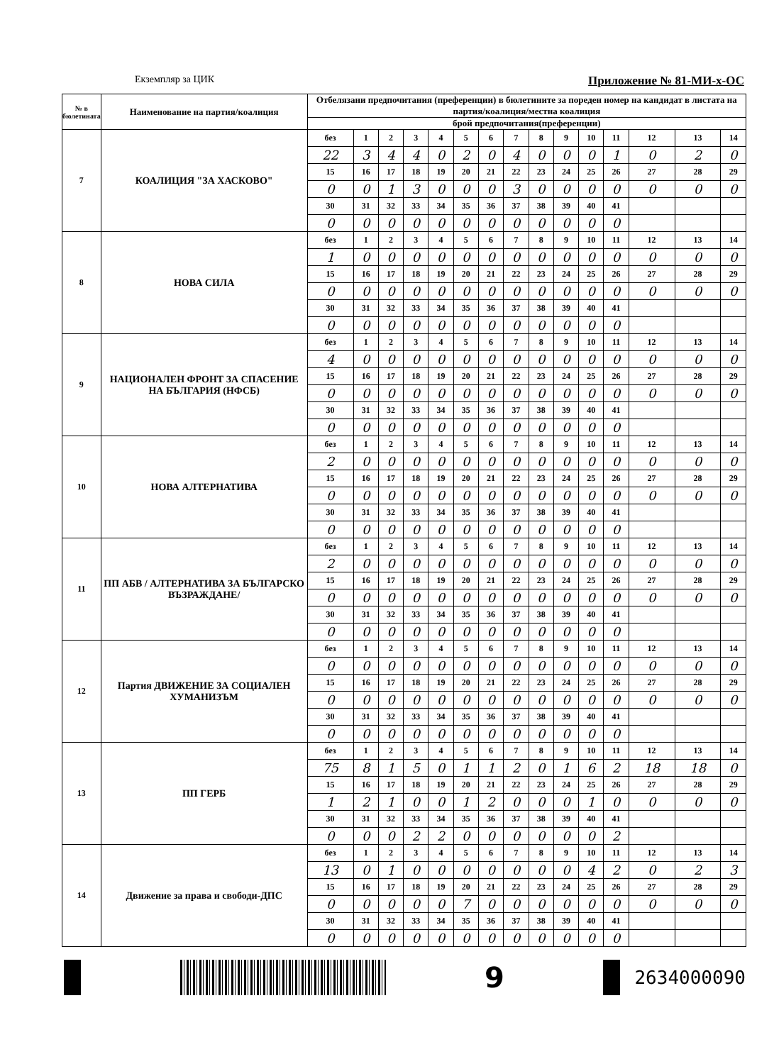Екземпляр за ЦИК Приложение № 81-МИ-х-ОС
| № в бюлетината | Наименование на партия/коалиция | Отбелязани предпочитания (преференции) в бюлетините за пореден номер на кандидат в листата на партия/коалиция/местна коалиция | | | | | | | | | | | | | | |
| --- | --- | --- | --- | --- | --- | --- | --- | --- | --- | --- | --- | --- | --- | --- | --- | --- |
| | | брой предпочитания(преференции) | | | | | | | | | | | | | | |
| 7 | КОАЛИЦИЯ "ЗА ХАСКОВО" | без | 1 | 2 | 3 | 4 | 5 | 6 | 7 | 8 | 9 | 10 | 11 | 12 | 13 | 14 |
| | | 22 | 3 | 4 | 4 | 0 | 2 | 0 | 4 | 0 | 0 | 0 | 1 | 0 | 2 | 0 |
| | | 15 | 16 | 17 | 18 | 19 | 20 | 21 | 22 | 23 | 24 | 25 | 26 | 27 | 28 | 29 |
| | | 0 | 0 | 1 | 3 | 0 | 0 | 0 | 3 | 0 | 0 | 0 | 0 | 0 | 0 | 0 |
| | | 30 | 31 | 32 | 33 | 34 | 35 | 36 | 37 | 38 | 39 | 40 | 41 | | | |
| | | 0 | 0 | 0 | 0 | 0 | 0 | 0 | 0 | 0 | 0 | 0 | 0 | | | |
| 8 | НОВА СИЛА | без | 1 | 2 | 3 | 4 | 5 | 6 | 7 | 8 | 9 | 10 | 11 | 12 | 13 | 14 |
| | | 1 | 0 | 0 | 0 | 0 | 0 | 0 | 0 | 0 | 0 | 0 | 0 | 0 | 0 | 0 |
| | | 15 | 16 | 17 | 18 | 19 | 20 | 21 | 22 | 23 | 24 | 25 | 26 | 27 | 28 | 29 |
| | | 0 | 0 | 0 | 0 | 0 | 0 | 0 | 0 | 0 | 0 | 0 | 0 | 0 | 0 | 0 |
| | | 30 | 31 | 32 | 33 | 34 | 35 | 36 | 37 | 38 | 39 | 40 | 41 | | | |
| | | 0 | 0 | 0 | 0 | 0 | 0 | 0 | 0 | 0 | 0 | 0 | 0 | | | |
| 9 | НАЦИОНАЛЕН ФРОНТ ЗА СПАСЕНИЕ НА БЪЛГАРИЯ (НФСБ) | без | 1 | 2 | 3 | 4 | 5 | 6 | 7 | 8 | 9 | 10 | 11 | 12 | 13 | 14 |
| | | 4 | 0 | 0 | 0 | 0 | 0 | 0 | 0 | 0 | 0 | 0 | 0 | 0 | 0 | 0 |
| | | 15 | 16 | 17 | 18 | 19 | 20 | 21 | 22 | 23 | 24 | 25 | 26 | 27 | 28 | 29 |
| | | 0 | 0 | 0 | 0 | 0 | 0 | 0 | 0 | 0 | 0 | 0 | 0 | 0 | 0 | 0 |
| | | 30 | 31 | 32 | 33 | 34 | 35 | 36 | 37 | 38 | 39 | 40 | 41 | | | |
| | | 0 | 0 | 0 | 0 | 0 | 0 | 0 | 0 | 0 | 0 | 0 | 0 | | | |
| 10 | НОВА АЛТЕРНАТИВА | без | 1 | 2 | 3 | 4 | 5 | 6 | 7 | 8 | 9 | 10 | 11 | 12 | 13 | 14 |
| | | 2 | 0 | 0 | 0 | 0 | 0 | 0 | 0 | 0 | 0 | 0 | 0 | 0 | 0 | 0 |
| | | 15 | 16 | 17 | 18 | 19 | 20 | 21 | 22 | 23 | 24 | 25 | 26 | 27 | 28 | 29 |
| | | 0 | 0 | 0 | 0 | 0 | 0 | 0 | 0 | 0 | 0 | 0 | 0 | 0 | 0 | 0 |
| | | 30 | 31 | 32 | 33 | 34 | 35 | 36 | 37 | 38 | 39 | 40 | 41 | | | |
| | | 0 | 0 | 0 | 0 | 0 | 0 | 0 | 0 | 0 | 0 | 0 | 0 | | | |
| 11 | ПП АБВ / АЛТЕРНАТИВА ЗА БЪЛГАРСКО ВЪЗРАЖДАНЕ/ | без | 1 | 2 | 3 | 4 | 5 | 6 | 7 | 8 | 9 | 10 | 11 | 12 | 13 | 14 |
| | | 2 | 0 | 0 | 0 | 0 | 0 | 0 | 0 | 0 | 0 | 0 | 0 | 0 | 0 | 0 |
| | | 15 | 16 | 17 | 18 | 19 | 20 | 21 | 22 | 23 | 24 | 25 | 26 | 27 | 28 | 29 |
| | | 0 | 0 | 0 | 0 | 0 | 0 | 0 | 0 | 0 | 0 | 0 | 0 | 0 | 0 | 0 |
| | | 30 | 31 | 32 | 33 | 34 | 35 | 36 | 37 | 38 | 39 | 40 | 41 | | | |
| | | 0 | 0 | 0 | 0 | 0 | 0 | 0 | 0 | 0 | 0 | 0 | 0 | | | |
| 12 | Партия ДВИЖЕНИЕ ЗА СОЦИАЛЕН ХУМАНИЗЪМ | без | 1 | 2 | 3 | 4 | 5 | 6 | 7 | 8 | 9 | 10 | 11 | 12 | 13 | 14 |
| | | 0 | 0 | 0 | 0 | 0 | 0 | 0 | 0 | 0 | 0 | 0 | 0 | 0 | 0 | 0 |
| | | 15 | 16 | 17 | 18 | 19 | 20 | 21 | 22 | 23 | 24 | 25 | 26 | 27 | 28 | 29 |
| | | 0 | 0 | 0 | 0 | 0 | 0 | 0 | 0 | 0 | 0 | 0 | 0 | 0 | 0 | 0 |
| | | 30 | 31 | 32 | 33 | 34 | 35 | 36 | 37 | 38 | 39 | 40 | 41 | | | |
| | | 0 | 0 | 0 | 0 | 0 | 0 | 0 | 0 | 0 | 0 | 0 | 0 | | | |
| 13 | ПП ГЕРБ | без | 1 | 2 | 3 | 4 | 5 | 6 | 7 | 8 | 9 | 10 | 11 | 12 | 13 | 14 |
| | | 75 | 8 | 1 | 5 | 0 | 1 | 1 | 2 | 0 | 1 | 6 | 2 | 18 | 18 | 0 |
| | | 15 | 16 | 17 | 18 | 19 | 20 | 21 | 22 | 23 | 24 | 25 | 26 | 27 | 28 | 29 |
| | | 1 | 2 | 1 | 0 | 0 | 1 | 2 | 0 | 0 | 0 | 1 | 0 | 0 | 0 | 0 |
| | | 30 | 31 | 32 | 33 | 34 | 35 | 36 | 37 | 38 | 39 | 40 | 41 | | | |
| | | 0 | 0 | 0 | 2 | 2 | 0 | 0 | 0 | 0 | 0 | 0 | 2 | | | |
| 14 | Движение за права и свободи-ДПС | без | 1 | 2 | 3 | 4 | 5 | 6 | 7 | 8 | 9 | 10 | 11 | 12 | 13 | 14 |
| | | 13 | 0 | 1 | 0 | 0 | 0 | 0 | 0 | 0 | 0 | 4 | 2 | 0 | 2 | 3 |
| | | 15 | 16 | 17 | 18 | 19 | 20 | 21 | 22 | 23 | 24 | 25 | 26 | 27 | 28 | 29 |
| | | 0 | 0 | 0 | 0 | 0 | 7 | 0 | 0 | 0 | 0 | 0 | 0 | 0 | 0 | 0 |
| | | 30 | 31 | 32 | 33 | 34 | 35 | 36 | 37 | 38 | 39 | 40 | 41 | | | |
| | | 0 | 0 | 0 | 0 | 0 | 0 | 0 | 0 | 0 | 0 | 0 | 0 | | | |
9
2634000090